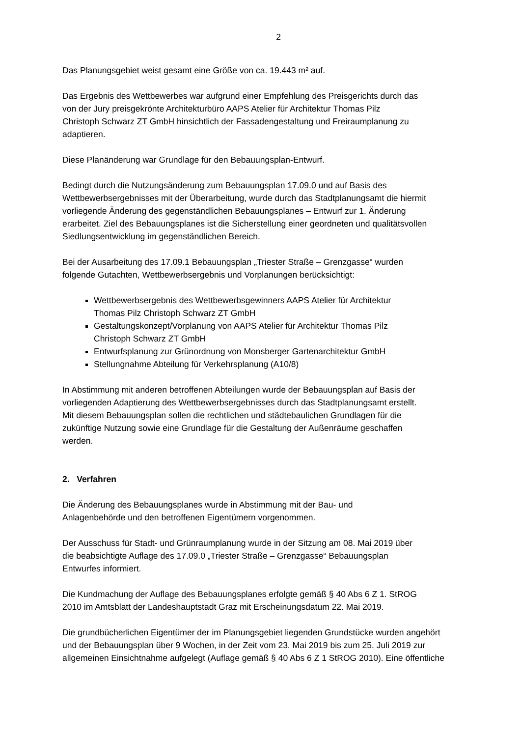2
Das Planungsgebiet weist gesamt eine Größe von ca. 19.443 m² auf.
Das Ergebnis des Wettbewerbes war aufgrund einer Empfehlung des Preisgerichts durch das
von der Jury preisgekrönte Architekturbüro AAPS Atelier für Architektur Thomas Pilz
Christoph Schwarz ZT GmbH hinsichtlich der Fassadengestaltung und Freiraumplanung zu
adaptieren.
Diese Planänderung war Grundlage für den Bebauungsplan-Entwurf.
Bedingt durch die Nutzungsänderung zum Bebauungsplan 17.09.0 und auf Basis des
Wettbewerbsergebnisses mit der Überarbeitung, wurde durch das Stadtplanungsamt die hiermit
vorliegende Änderung des gegenständlichen Bebauungsplanes – Entwurf zur 1. Änderung
erarbeitet. Ziel des Bebauungsplanes ist die Sicherstellung einer geordneten und qualitätsvollen
Siedlungsentwicklung im gegenständlichen Bereich.
Bei der Ausarbeitung des 17.09.1 Bebauungsplan „Triester Straße – Grenzgasse“ wurden
folgende Gutachten, Wettbewerbsergebnis und Vorplanungen berücksichtigt:
Wettbewerbsergebnis des Wettbewerbsgewinners AAPS Atelier für Architektur
Thomas Pilz Christoph Schwarz ZT GmbH
Gestaltungskonzept/Vorplanung von AAPS Atelier für Architektur Thomas Pilz
Christoph Schwarz ZT GmbH
Entwurfsplanung zur Grünordnung von Monsberger Gartenarchitektur GmbH
Stellungnahme Abteilung für Verkehrsplanung (A10/8)
In Abstimmung mit anderen betroffenen Abteilungen wurde der Bebauungsplan auf Basis der
vorliegenden Adaptierung des Wettbewerbsergebnisses durch das Stadtplanungsamt erstellt.
Mit diesem Bebauungsplan sollen die rechtlichen und städtebaulichen Grundlagen für die
zukünftige Nutzung sowie eine Grundlage für die Gestaltung der Außenräume geschaffen
werden.
2. Verfahren
Die Änderung des Bebauungsplanes wurde in Abstimmung mit der Bau- und
Anlagenbehörde und den betroffenen Eigentümern vorgenommen.
Der Ausschuss für Stadt- und Grünraumplanung wurde in der Sitzung am 08. Mai 2019 über
die beabsichtigte Auflage des 17.09.0 „Triester Straße – Grenzgasse“ Bebauungsplan
Entwurfes informiert.
Die Kundmachung der Auflage des Bebauungsplanes erfolgte gemäß § 40 Abs 6 Z 1. StROG
2010 im Amtsblatt der Landeshauptstadt Graz mit Erscheinungsdatum 22. Mai 2019.
Die grundbücherlichen Eigentümer der im Planungsgebiet liegenden Grundstücke wurden angehört
und der Bebauungsplan über 9 Wochen, in der Zeit vom 23. Mai 2019 bis zum 25. Juli 2019 zur
allgemeinen Einsichtnahme aufgelegt (Auflage gemäß § 40 Abs 6 Z 1 StROG 2010). Eine öffentliche